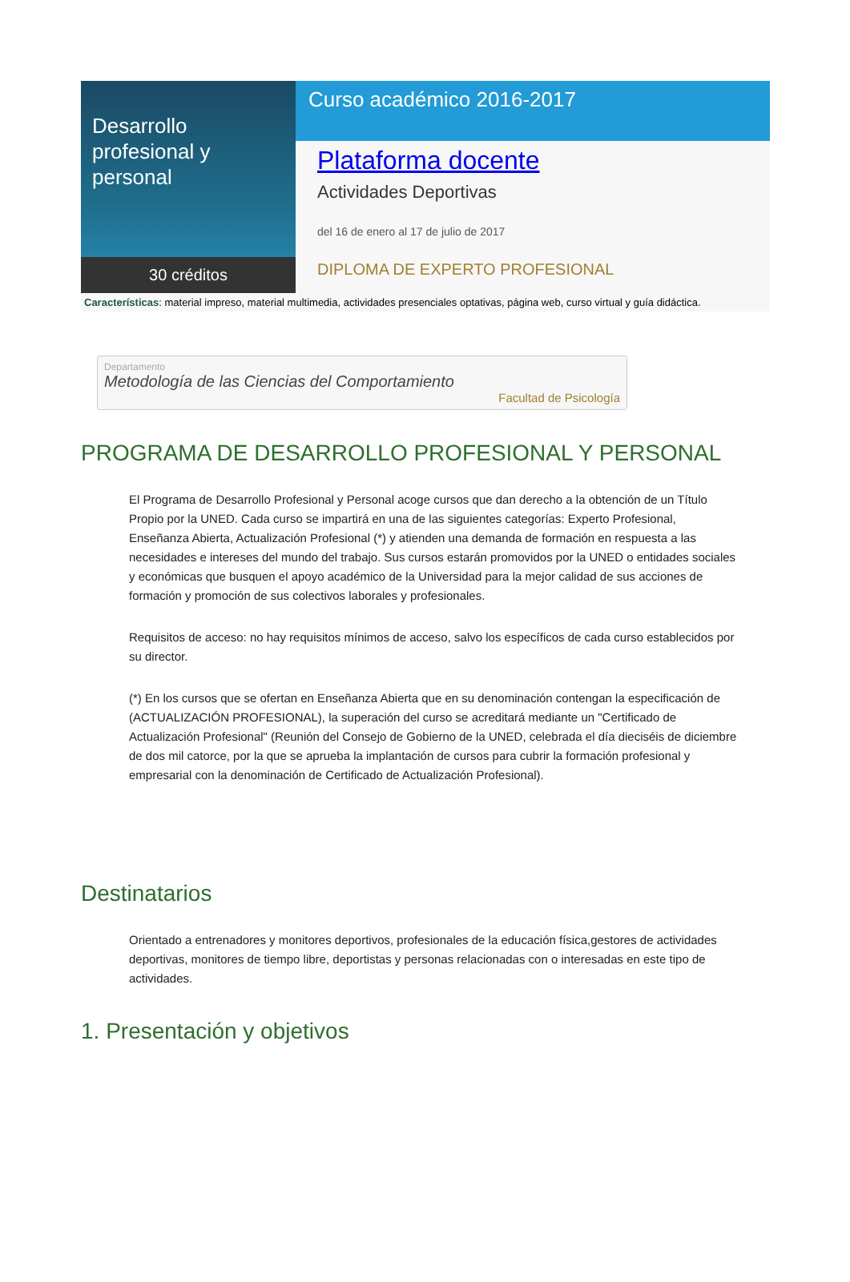Desarrollo
profesional y personal
30 créditos
Curso académico 2016-2017
Plataforma docente
Actividades Deportivas
del 16 de enero al 17 de julio de 2017
DIPLOMA DE EXPERTO PROFESIONAL
Características: material impreso, material multimedia, actividades presenciales optativas, página web, curso virtual y guía didáctica.
Departamento
Metodología de las Ciencias del Comportamiento
Facultad de Psicología
PROGRAMA DE DESARROLLO PROFESIONAL Y PERSONAL
El Programa de Desarrollo Profesional y Personal acoge cursos que dan derecho a la obtención de un Título Propio por la UNED. Cada curso se impartirá en una de las siguientes categorías: Experto Profesional, Enseñanza Abierta, Actualización Profesional (*) y atienden una demanda de formación en respuesta a las necesidades e intereses del mundo del trabajo. Sus cursos estarán promovidos por la UNED o entidades sociales y económicas que busquen el apoyo académico de la Universidad para la mejor calidad de sus acciones de formación y promoción de sus colectivos laborales y profesionales.
Requisitos de acceso: no hay requisitos mínimos de acceso, salvo los específicos de cada curso establecidos por su director.
(*) En los cursos que se ofertan en Enseñanza Abierta que en su denominación contengan la especificación de (ACTUALIZACIÓN PROFESIONAL), la superación del curso se acreditará mediante un "Certificado de Actualización Profesional" (Reunión del Consejo de Gobierno de la UNED, celebrada el día dieciséis de diciembre de dos mil catorce, por la que se aprueba la implantación de cursos para cubrir la formación profesional y empresarial con la denominación de Certificado de Actualización Profesional).
Destinatarios
Orientado a entrenadores y monitores deportivos, profesionales de la educación física,gestores de actividades deportivas, monitores de tiempo libre, deportistas y personas relacionadas con o interesadas en este tipo de actividades.
1. Presentación y objetivos